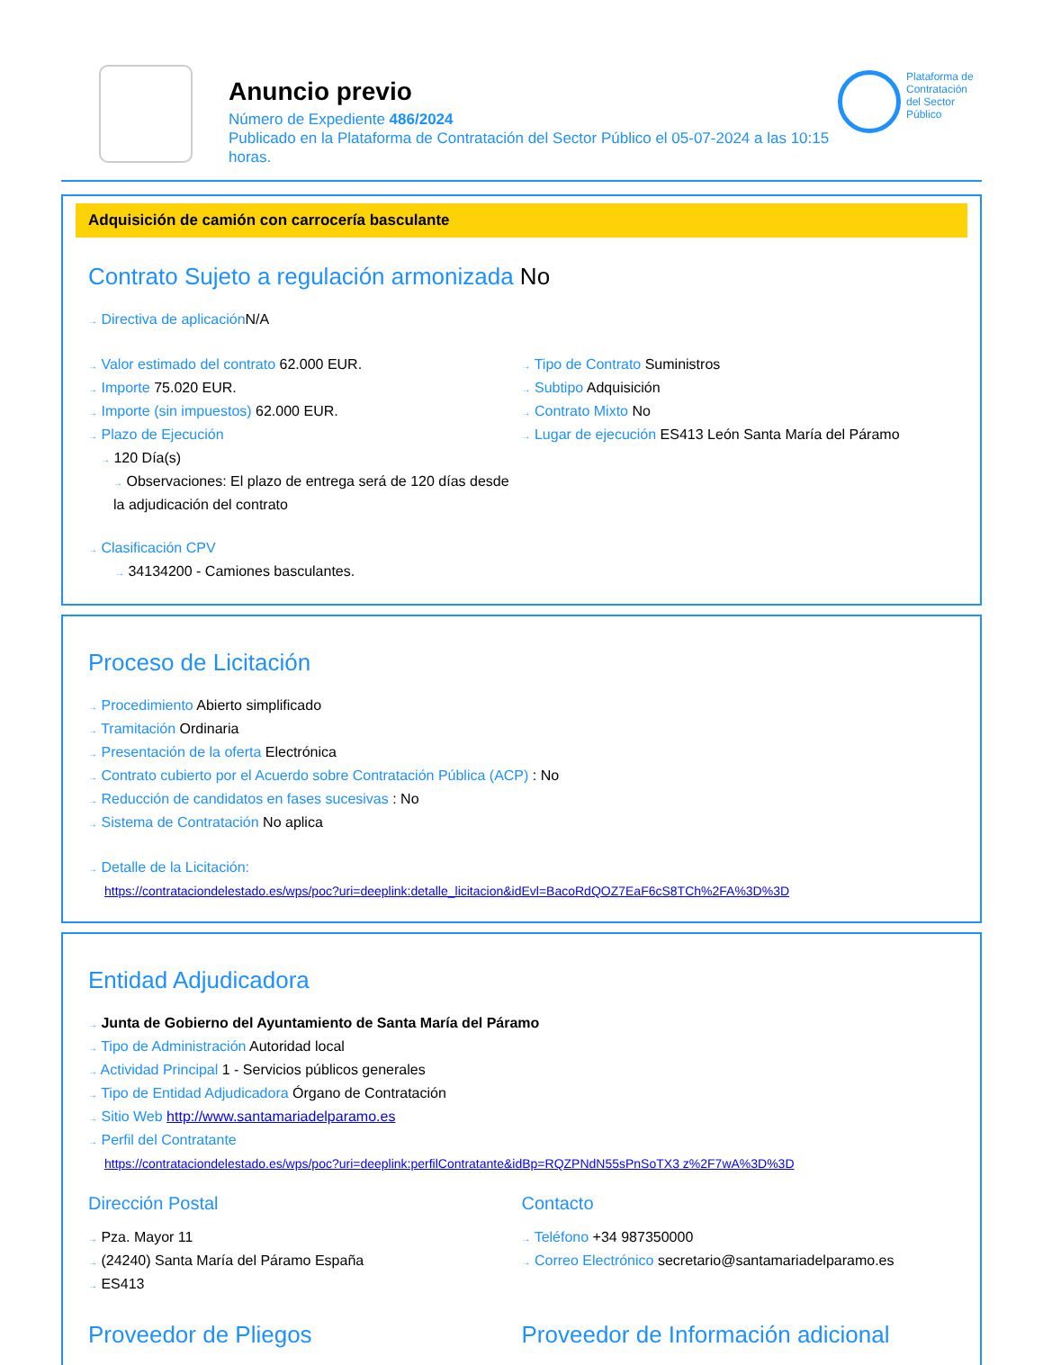Anuncio previo
Número de Expediente 486/2024
Publicado en la Plataforma de Contratación del Sector Público el 05-07-2024 a las 10:15 horas.
Plataforma de Contratación del Sector Público
Adquisición de camión con carrocería basculante
Contrato Sujeto a regulación armonizada No
→ Directiva de aplicación N/A
→ Valor estimado del contrato 62.000 EUR.
→ Importe 75.020 EUR.
→ Importe (sin impuestos) 62.000 EUR.
→ Plazo de Ejecución
→ 120 Día(s)
→ Observaciones: El plazo de entrega será de 120 días desde la adjudicación del contrato
→ Tipo de Contrato Suministros
→ Subtipo Adquisición
→ Contrato Mixto No
→ Lugar de ejecución ES413 León Santa María del Páramo
→ Clasificación CPV
→ 34134200 - Camiones basculantes.
Proceso de Licitación
→ Procedimiento Abierto simplificado
→ Tramitación Ordinaria
→ Presentación de la oferta Electrónica
→ Contrato cubierto por el Acuerdo sobre Contratación Pública (ACP) : No
→ Reducción de candidatos en fases sucesivas : No
→ Sistema de Contratación No aplica
→ Detalle de la Licitación:
https://contrataciondelestado.es/wps/poc?uri=deeplink:detalle_licitacion&idEvl=BacoRdQOZ7EaF6cS8TCh%2FA%3D%3D
Entidad Adjudicadora
→ Junta de Gobierno del Ayuntamiento de Santa María del Páramo
→ Tipo de Administración Autoridad local
→ Actividad Principal 1 - Servicios públicos generales
→ Tipo de Entidad Adjudicadora Órgano de Contratación
→ Sitio Web http://www.santamariadelparamo.es
→ Perfil del Contratante
https://contrataciondelestado.es/wps/poc?uri=deeplink:perfilContratante&idBp=RQZPNdN55sPnSoTX3 z%2F7wA%3D%3D
Dirección Postal
→ Pza. Mayor 11
→ (24240) Santa María del Páramo España
→ ES413
Contacto
→ Teléfono +34 987350000
→ Correo Electrónico secretario@santamariadelparamo.es
Proveedor de Pliegos Proveedor de Información adicional